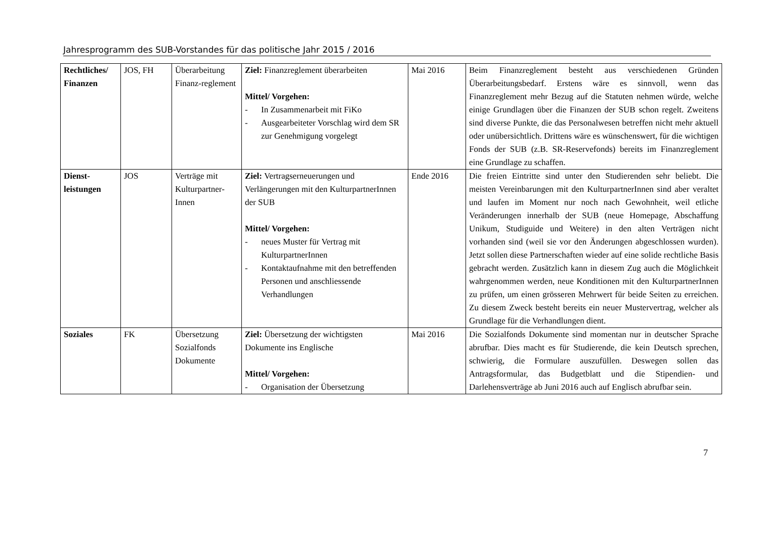Jahresprogramm des SUB-Vorstandes für das politische Jahr 2015 / 2016
| Rechtliches/ Finanzen | JOS, FH | Überarbeitung Finanz-reglement | Ziel: Finanzreglement überarbeiten Mittel/ Vorgehen: - In Zusammenarbeit mit FiKo - Ausgearbeiteter Vorschlag wird dem SR zur Genehmigung vorgelegt | Mai 2016 | Beim Finanzreglement besteht aus verschiedenen Gründen Überarbeitungsbedarf. Erstens wäre es sinnvoll, wenn das Finanzreglement mehr Bezug auf die Statuten nehmen würde, welche einige Grundlagen über die Finanzen der SUB schon regelt. Zweitens sind diverse Punkte, die das Personalwesen betreffen nicht mehr aktuell oder unübersichtlich. Drittens wäre es wünschenswert, für die wichtigen Fonds der SUB (z.B. SR-Reservefonds) bereits im Finanzreglement eine Grundlage zu schaffen. |
| Dienst-leistungen | JOS | Verträge mit Kulturpartner-Innen | Ziel: Vertragserneuerungen und Verlängerungen mit den KulturpartnerInnen der SUB Mittel/ Vorgehen: - neues Muster für Vertrag mit KulturpartnerInnen - Kontaktaufnahme mit den betreffenden Personen und anschliessende Verhandlungen | Ende 2016 | Die freien Eintritte sind unter den Studierenden sehr beliebt. Die meisten Vereinbarungen mit den KulturpartnerInnen sind aber veraltet und laufen im Moment nur noch nach Gewohnheit, weil etliche Veränderungen innerhalb der SUB (neue Homepage, Abschaffung Unikum, Studiguide und Weitere) in den alten Verträgen nicht vorhanden sind (weil sie vor den Änderungen abgeschlossen wurden). Jetzt sollen diese Partnerschaften wieder auf eine solide rechtliche Basis gebracht werden. Zusätzlich kann in diesem Zug auch die Möglichkeit wahrgenommen werden, neue Konditionen mit den KulturpartnerInnen zu prüfen, um einen grösseren Mehrwert für beide Seiten zu erreichen. Zu diesem Zweck besteht bereits ein neuer Mustervertrag, welcher als Grundlage für die Verhandlungen dient. |
| Soziales | FK | Übersetzung Sozialfonds Dokumente | Ziel: Übersetzung der wichtigsten Dokumente ins Englische Mittel/ Vorgehen: - Organisation der Übersetzung | Mai 2016 | Die Sozialfonds Dokumente sind momentan nur in deutscher Sprache abrufbar. Dies macht es für Studierende, die kein Deutsch sprechen, schwierig, die Formulare auszufüllen. Deswegen sollen das Antragsformular, das Budgetblatt und die Stipendien- und Darlehensverträge ab Juni 2016 auch auf Englisch abrufbar sein. |
7